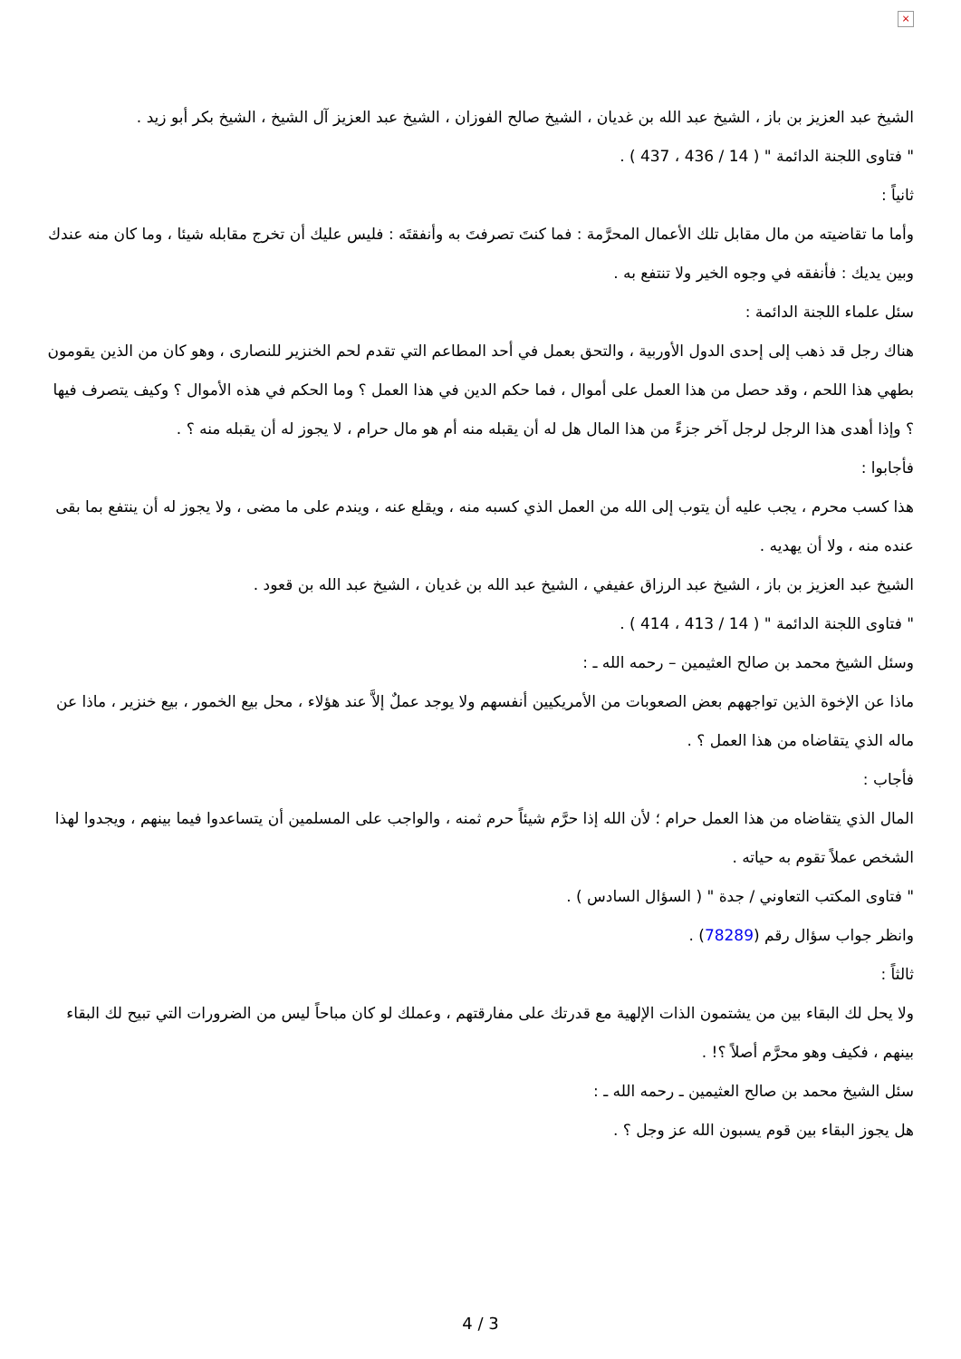×
الشيخ عبد العزيز بن باز ، الشيخ عبد الله بن غديان ، الشيخ صالح الفوزان ، الشيخ عبد العزيز آل الشيخ ، الشيخ بكر أبو زيد .
" فتاوى اللجنة الدائمة " ( 14 / 436 ، 437 ) .
ثانياً :
وأما ما تقاضيته من مال مقابل تلك الأعمال المحرَّمة : فما كنتَ تصرفتَ به وأنفقتَه : فليس عليك أن تخرج مقابله شيئا ، وما كان منه عندك وبين يديك : فأنفقه في وجوه الخير ولا تنتفع به .
سئل علماء اللجنة الدائمة :
هناك رجل قد ذهب إلى إحدى الدول الأوربية ، والتحق بعمل في أحد المطاعم التي تقدم لحم الخنزير للنصارى ، وهو كان من الذين يقومون بطهي هذا اللحم ، وقد حصل من هذا العمل على أموال ، فما حكم الدين في هذا العمل ؟ وما الحكم في هذه الأموال ؟ وكيف يتصرف فيها ؟ وإذا أهدى هذا الرجل لرجل آخر جزءً من هذا المال هل له أن يقبله منه أم هو مال حرام ، لا يجوز له أن يقبله منه ؟ .
فأجابوا :
هذا كسب محرم ، يجب عليه أن يتوب إلى الله من العمل الذي كسبه منه ، ويقلع عنه ، ويندم على ما مضى ، ولا يجوز له أن ينتفع بما بقى عنده منه ، ولا أن يهديه .
الشيخ عبد العزيز بن باز ، الشيخ عبد الرزاق عفيفي ، الشيخ عبد الله بن غديان ، الشيخ عبد الله بن قعود .
" فتاوى اللجنة الدائمة " ( 14 / 413 ، 414 ) .
وسئل الشيخ محمد بن صالح العثيمين – رحمه الله ـ :
ماذا عن الإخوة الذين تواجههم بعض الصعوبات من الأمريكيين أنفسهم ولا يوجد عملٌ إلاَّ عند هؤلاء ، محل بيع الخمور ، بيع خنزير ، ماذا عن ماله الذي يتقاضاه من هذا العمل ؟ .
فأجاب :
المال الذي يتقاضاه من هذا العمل حرام ؛ لأن الله إذا حرَّم شيئاً حرم ثمنه ، والواجب على المسلمين أن يتساعدوا فيما بينهم ، ويجدوا لهذا الشخص عملاً تقوم به حياته .
" فتاوى المكتب التعاوني / جدة " ( السؤال السادس ) .
وانظر جواب سؤال رقم (78289) .
ثالثاً :
ولا يحل لك البقاء بين من يشتمون الذات الإلهية مع قدرتك على مفارقتهم ، وعملك لو كان مباحاً ليس من الضرورات التي تبيح لك البقاء بينهم ، فكيف وهو محرَّم أصلاً ؟! .
سئل الشيخ محمد بن صالح العثيمين ـ رحمه الله ـ :
هل يجوز البقاء بين قوم يسبون الله عز وجل ؟ .
4 / 3